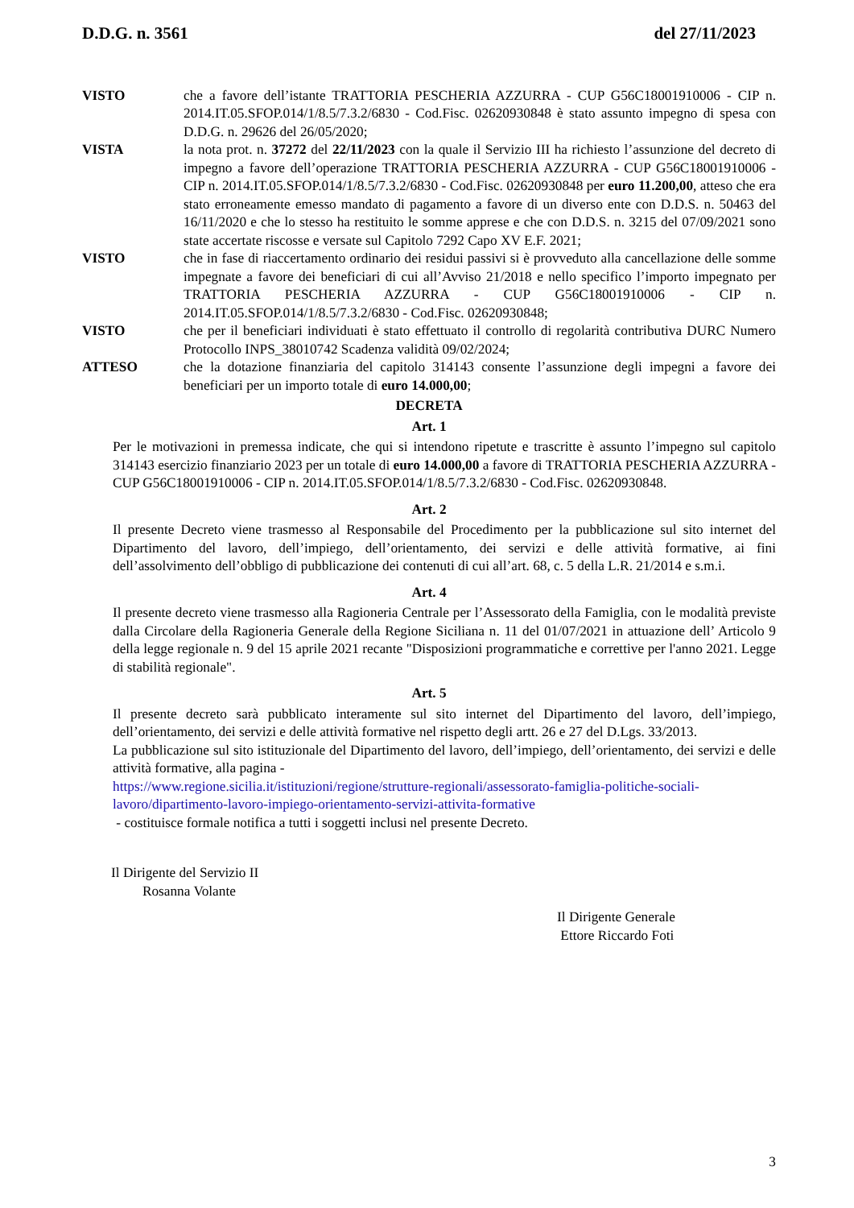D.D.G. n. 3561 del 27/11/2023
VISTO che a favore dell’istante TRATTORIA PESCHERIA AZZURRA - CUP G56C18001910006 - CIP n. 2014.IT.05.SFOP.014/1/8.5/7.3.2/6830 - Cod.Fisc. 02620930848 è stato assunto impegno di spesa con D.D.G. n. 29626 del 26/05/2020;
VISTA la nota prot. n. 37272 del 22/11/2023 con la quale il Servizio III ha richiesto l’assunzione del decreto di impegno a favore dell’operazione TRATTORIA PESCHERIA AZZURRA - CUP G56C18001910006 - CIP n. 2014.IT.05.SFOP.014/1/8.5/7.3.2/6830 - Cod.Fisc. 02620930848 per euro 11.200,00, atteso che era stato erroneamente emesso mandato di pagamento a favore di un diverso ente con D.D.S. n. 50463 del 16/11/2020 e che lo stesso ha restituito le somme apprese e che con D.D.S. n. 3215 del 07/09/2021 sono state accertate riscosse e versate sul Capitolo 7292 Capo XV E.F. 2021;
VISTO che in fase di riaccertamento ordinario dei residui passivi si è provveduto alla cancellazione delle somme impegnate a favore dei beneficiari di cui all’Avviso 21/2018 e nello specifico l’importo impegnato per TRATTORIA PESCHERIA AZZURRA - CUP G56C18001910006 - CIP n. 2014.IT.05.SFOP.014/1/8.5/7.3.2/6830 - Cod.Fisc. 02620930848;
VISTO che per il beneficiari individuati è stato effettuato il controllo di regolarità contributiva DURC Numero Protocollo INPS_38010742 Scadenza validità 09/02/2024;
ATTESO che la dotazione finanziaria del capitolo 314143 consente l’assunzione degli impegni a favore dei beneficiari per un importo totale di euro 14.000,00;
DECRETA
Art. 1
Per le motivazioni in premessa indicate, che qui si intendono ripetute e trascritte è assunto l’impegno sul capitolo 314143 esercizio finanziario 2023 per un totale di euro 14.000,00 a favore di TRATTORIA PESCHERIA AZZURRA - CUP G56C18001910006 - CIP n. 2014.IT.05.SFOP.014/1/8.5/7.3.2/6830 - Cod.Fisc. 02620930848.
Art. 2
Il presente Decreto viene trasmesso al Responsabile del Procedimento per la pubblicazione sul sito internet del Dipartimento del lavoro, dell’impiego, dell’orientamento, dei servizi e delle attività formative, ai fini dell’assolvimento dell’obbligo di pubblicazione dei contenuti di cui all’art. 68, c. 5 della L.R. 21/2014 e s.m.i.
Art. 4
Il presente decreto viene trasmesso alla Ragioneria Centrale per l’Assessorato della Famiglia, con le modalità previste dalla Circolare della Ragioneria Generale della Regione Siciliana n. 11 del 01/07/2021 in attuazione dell’ Articolo 9 della legge regionale n. 9 del 15 aprile 2021 recante "Disposizioni programmatiche e correttive per l'anno 2021. Legge di stabilità regionale".
Art. 5
Il presente decreto sarà pubblicato interamente sul sito internet del Dipartimento del lavoro, dell’impiego, dell’orientamento, dei servizi e delle attività formative nel rispetto degli artt. 26 e 27 del D.Lgs. 33/2013.
La pubblicazione sul sito istituzionale del Dipartimento del lavoro, dell’impiego, dell’orientamento, dei servizi e delle attività formative, alla pagina -
https://www.regione.sicilia.it/istituzioni/regione/strutture-regionali/assessorato-famiglia-politiche-sociali-lavoro/dipartimento-lavoro-impiego-orientamento-servizi-attivita-formative
- costituisce formale notifica a tutti i soggetti inclusi nel presente Decreto.
Il Dirigente del Servizio II
Rosanna Volante
Il Dirigente Generale
Ettore Riccardo Foti
3